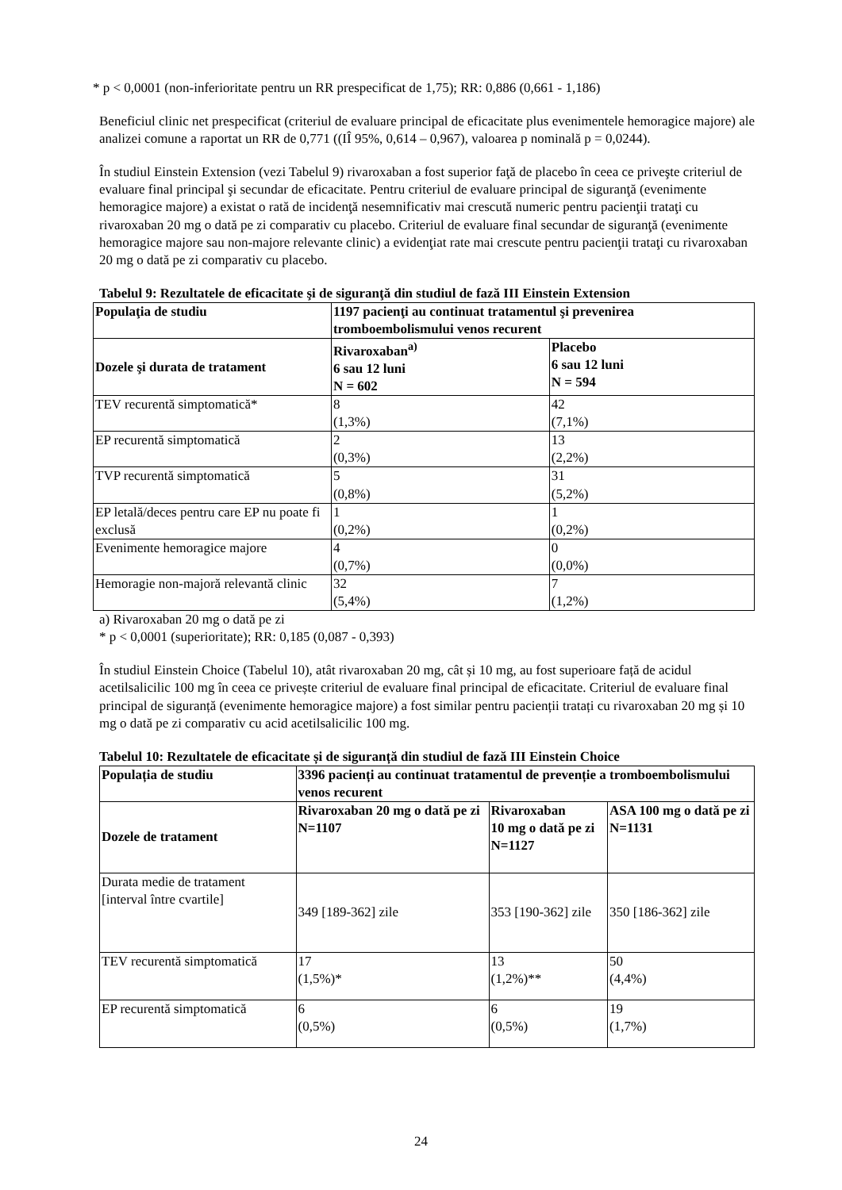* p < 0,0001 (non-inferioritate pentru un RR prespecificat de 1,75); RR: 0,886 (0,661 - 1,186)
Beneficiul clinic net prespecificat (criteriul de evaluare principal de eficacitate plus evenimentele hemoragice majore) ale analizei comune a raportat un RR de 0,771 ((IÎ 95%, 0,614 – 0,967), valoarea p nominală p = 0,0244).
În studiul Einstein Extension (vezi Tabelul 9) rivaroxaban a fost superior faţă de placebo în ceea ce priveşte criteriul de evaluare final principal şi secundar de eficacitate. Pentru criteriul de evaluare principal de siguranţă (evenimente hemoragice majore) a existat o rată de incidenţă nesemnificativ mai crescută numeric pentru pacienţii trataţi cu rivaroxaban 20 mg o dată pe zi comparativ cu placebo. Criteriul de evaluare final secundar de siguranţă (evenimente hemoragice majore sau non-majore relevante clinic) a evidenţiat rate mai crescute pentru pacienţii trataţi cu rivaroxaban 20 mg o dată pe zi comparativ cu placebo.
Tabelul 9: Rezultatele de eficacitate şi de siguranţă din studiul de fază III Einstein Extension
| Populaţia de studiu | 1197 pacienţi au continuat tratamentul şi prevenirea tromboembolismului venos recurent | |
| --- | --- | --- |
| Dozele şi durata de tratament | Rivaroxaban<sup>a)</sup> 6 sau 12 luni N = 602 | Placebo 6 sau 12 luni N = 594 |
| TEV recurentă simptomatică* | 8 (1,3%) | 42 (7,1%) |
| EP recurentă simptomatică | 2 (0,3%) | 13 (2,2%) |
| TVP recurentă simptomatică | 5 (0,8%) | 31 (5,2%) |
| EP letală/deces pentru care EP nu poate fi exclusă | 1 (0,2%) | 1 (0,2%) |
| Evenimente hemoragice majore | 4 (0,7%) | 0 (0,0%) |
| Hemoragie non-majoră relevantă clinic | 32 (5,4%) | 7 (1,2%) |
a) Rivaroxaban 20 mg o dată pe zi
* p < 0,0001 (superioritate); RR: 0,185 (0,087 - 0,393)
În studiul Einstein Choice (Tabelul 10), atât rivaroxaban 20 mg, cât și 10 mg, au fost superioare față de acidul acetilsalicilic 100 mg în ceea ce privește criteriul de evaluare final principal de eficacitate. Criteriul de evaluare final principal de siguranță (evenimente hemoragice majore) a fost similar pentru pacienții tratați cu rivaroxaban 20 mg și 10 mg o dată pe zi comparativ cu acid acetilsalicilic 100 mg.
Tabelul 10: Rezultatele de eficacitate și de siguranță din studiul de fază III Einstein Choice
| Populația de studiu | 3396 pacienți au continuat tratamentul de prevenție a tromboembolismului venos recurent | | |
| --- | --- | --- | --- |
| Dozele de tratament | Rivaroxaban 20 mg o dată pe zi N=1107 | Rivaroxaban 10 mg o dată pe zi N=1127 | ASA 100 mg o dată pe zi N=1131 |
| Durata medie de tratament [interval între cvartile] | 349 [189-362] zile | 353 [190-362] zile | 350 [186-362] zile |
| TEV recurentă simptomatică | 17 (1,5%)* | 13 (1,2%)** | 50 (4,4%) |
| EP recurentă simptomatică | 6 (0,5%) | 6 (0,5%) | 19 (1,7%) |
24